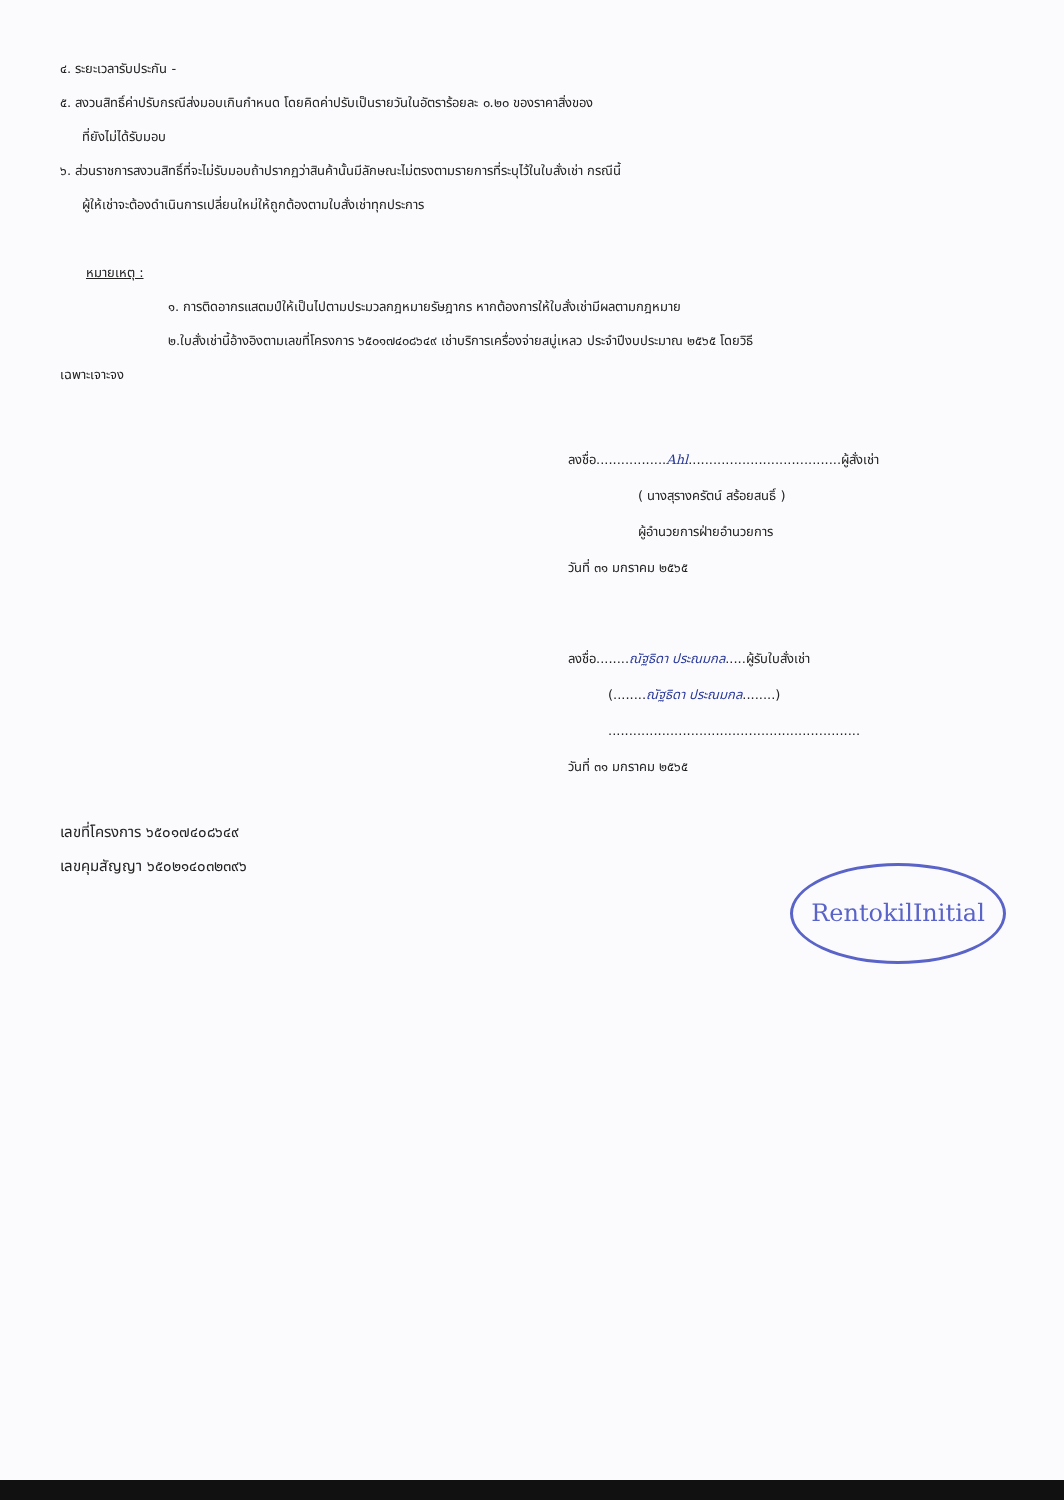๔. ระยะเวลารับประกัน -
๕. สงวนสิทธิ์ค่าปรับกรณีส่งมอบเกินกำหนด โดยคิดค่าปรับเป็นรายวันในอัตราร้อยละ ๐.๒๐ ของราคาสิ่งของ
ที่ยังไม่ได้รับมอบ
๖. ส่วนราชการสงวนสิทธิ์ที่จะไม่รับมอบถ้าปรากฏว่าสินค้านั้นมีลักษณะไม่ตรงตามรายการที่ระบุไว้ในใบสั่งเช่า กรณีนี้
ผู้ให้เช่าจะต้องดำเนินการเปลี่ยนใหม่ให้ถูกต้องตามใบสั่งเช่าทุกประการ
หมายเหตุ :
๑. การติดอากรแสตมป์ให้เป็นไปตามประมวลกฎหมายรัษฎากร หากต้องการให้ใบสั่งเช่ามีผลตามกฎหมาย
๒.ใบสั่งเช่านี้อ้างอิงตามเลขที่โครงการ ๖๕๐๑๗๔๐๘๖๔๙ เช่าบริการเครื่องจ่ายสบู่เหลว ประจำปีงบประมาณ ๒๕๖๕ โดยวิธี
เฉพาะเจาะจง
ลงชื่อ.................Ahl.....................................ผู้สั่งเช่า
( นางสุรางครัตน์ สร้อยสนธิ์ )
ผู้อำนวยการฝ่ายอำนวยการ
วันที่ ๓๑ มกราคม ๒๕๖๕
ลงชื่อ........ณัฐธิดา ประณมกล.....ผู้รับใบสั่งเช่า
(........ณัฐธิดา ประณมกล........)
.............................................................
วันที่ ๓๑ มกราคม ๒๕๖๕
เลขที่โครงการ ๖๕๐๑๗๔๐๘๖๔๙
เลขคุมสัญญา ๖๕๐๒๑๔๐๓๒๓๙๖
RentokilInitial